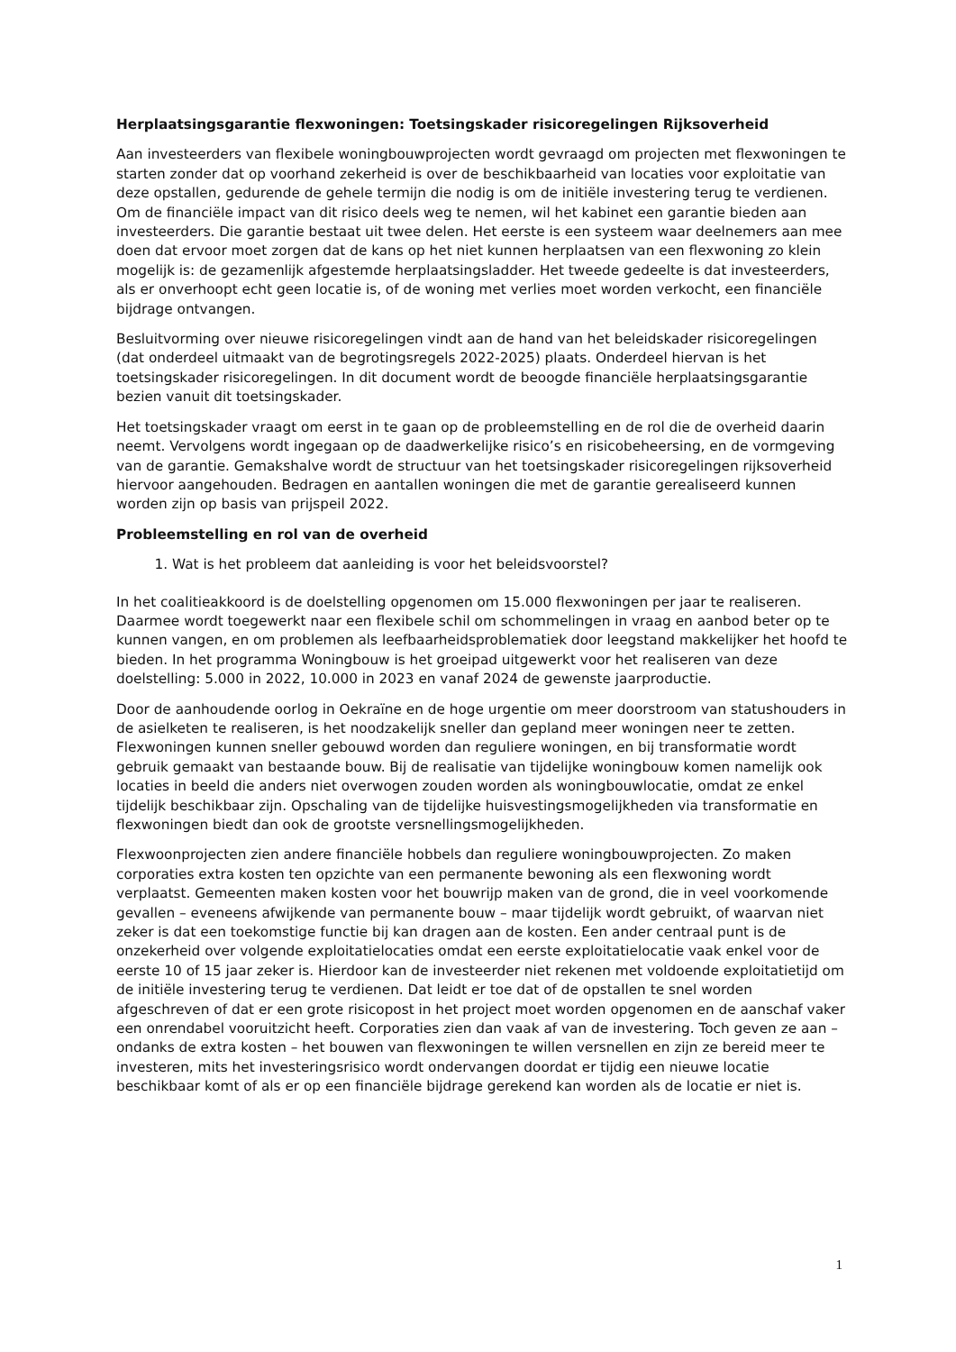Herplaatsingsgarantie flexwoningen: Toetsingskader risicoregelingen Rijksoverheid
Aan investeerders van flexibele woningbouwprojecten wordt gevraagd om projecten met flexwoningen te starten zonder dat op voorhand zekerheid is over de beschikbaarheid van locaties voor exploitatie van deze opstallen, gedurende de gehele termijn die nodig is om de initiële investering terug te verdienen. Om de financiële impact van dit risico deels weg te nemen, wil het kabinet een garantie bieden aan investeerders. Die garantie bestaat uit twee delen. Het eerste is een systeem waar deelnemers aan mee doen dat ervoor moet zorgen dat de kans op het niet kunnen herplaatsen van een flexwoning zo klein mogelijk is: de gezamenlijk afgestemde herplaatsingsladder. Het tweede gedeelte is dat investeerders, als er onverhoopt echt geen locatie is, of de woning met verlies moet worden verkocht, een financiële bijdrage ontvangen.
Besluitvorming over nieuwe risicoregelingen vindt aan de hand van het beleidskader risicoregelingen (dat onderdeel uitmaakt van de begrotingsregels 2022-2025) plaats. Onderdeel hiervan is het toetsingskader risicoregelingen. In dit document wordt de beoogde financiële herplaatsingsgarantie bezien vanuit dit toetsingskader.
Het toetsingskader vraagt om eerst in te gaan op de probleemstelling en de rol die de overheid daarin neemt. Vervolgens wordt ingegaan op de daadwerkelijke risico’s en risicobeheersing, en de vormgeving van de garantie. Gemakshalve wordt de structuur van het toetsingskader risicoregelingen rijksoverheid hiervoor aangehouden. Bedragen en aantallen woningen die met de garantie gerealiseerd kunnen worden zijn op basis van prijspeil 2022.
Probleemstelling en rol van de overheid
1. Wat is het probleem dat aanleiding is voor het beleidsvoorstel?
In het coalitieakkoord is de doelstelling opgenomen om 15.000 flexwoningen per jaar te realiseren. Daarmee wordt toegewerkt naar een flexibele schil om schommelingen in vraag en aanbod beter op te kunnen vangen, en om problemen als leefbaarheidsproblematiek door leegstand makkelijker het hoofd te bieden. In het programma Woningbouw is het groeipad uitgewerkt voor het realiseren van deze doelstelling: 5.000 in 2022, 10.000 in 2023 en vanaf 2024 de gewenste jaarproductie.
Door de aanhoudende oorlog in Oekraïne en de hoge urgentie om meer doorstroom van statushouders in de asielketen te realiseren, is het noodzakelijk sneller dan gepland meer woningen neer te zetten. Flexwoningen kunnen sneller gebouwd worden dan reguliere woningen, en bij transformatie wordt gebruik gemaakt van bestaande bouw. Bij de realisatie van tijdelijke woningbouw komen namelijk ook locaties in beeld die anders niet overwogen zouden worden als woningbouwlocatie, omdat ze enkel tijdelijk beschikbaar zijn. Opschaling van de tijdelijke huisvestingsmogelijkheden via transformatie en flexwoningen biedt dan ook de grootste versnellingsmogelijkheden.
Flexwoonprojecten zien andere financiële hobbels dan reguliere woningbouwprojecten. Zo maken corporaties extra kosten ten opzichte van een permanente bewoning als een flexwoning wordt verplaatst. Gemeenten maken kosten voor het bouwrijp maken van de grond, die in veel voorkomende gevallen – eveneens afwijkende van permanente bouw – maar tijdelijk wordt gebruikt, of waarvan niet zeker is dat een toekomstige functie bij kan dragen aan de kosten. Een ander centraal punt is de onzekerheid over volgende exploitatielocaties omdat een eerste exploitatielocatie vaak enkel voor de eerste 10 of 15 jaar zeker is. Hierdoor kan de investeerder niet rekenen met voldoende exploitatietijd om de initiële investering terug te verdienen. Dat leidt er toe dat of de opstallen te snel worden afgeschreven of dat er een grote risicopost in het project moet worden opgenomen en de aanschaf vaker een onrendabel vooruitzicht heeft. Corporaties zien dan vaak af van de investering. Toch geven ze aan – ondanks de extra kosten – het bouwen van flexwoningen te willen versnellen en zijn ze bereid meer te investeren, mits het investeringsrisico wordt ondervangen doordat er tijdig een nieuwe locatie beschikbaar komt of als er op een financiële bijdrage gerekend kan worden als de locatie er niet is.
1